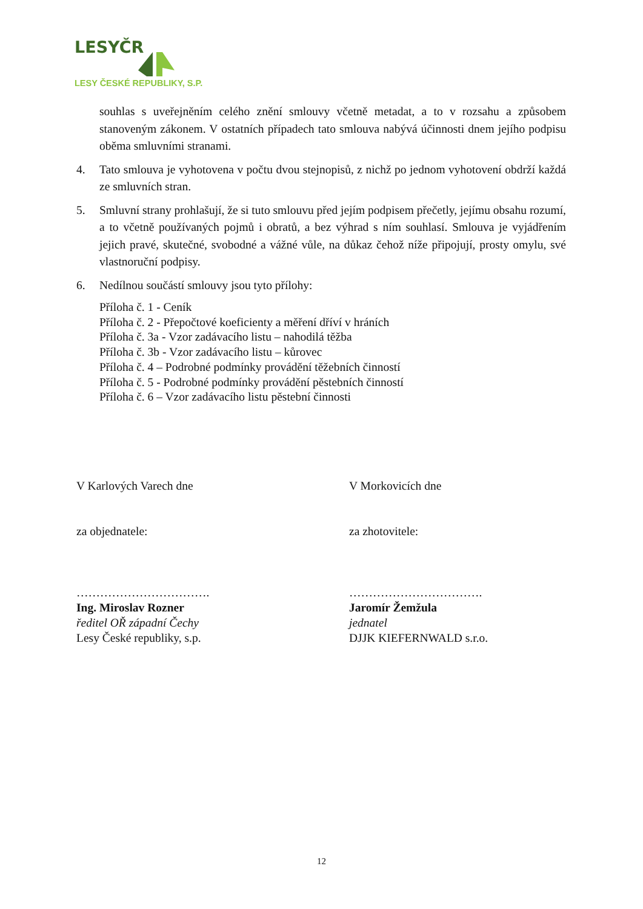LESYČR
LESY ČESKÉ REPUBLIKY, S.P.
souhlas s uveřejněním celého znění smlouvy včetně metadat, a to v rozsahu a způsobem stanoveným zákonem. V ostatních případech tato smlouva nabývá účinnosti dnem jejího podpisu oběma smluvními stranami.
4. Tato smlouva je vyhotovena v počtu dvou stejnopisů, z nichž po jednom vyhotovení obdrží každá ze smluvních stran.
5. Smluvní strany prohlašují, že si tuto smlouvu před jejím podpisem přečetly, jejímu obsahu rozumí, a to včetně používaných pojmů i obratů, a bez výhrad s ním souhlasí. Smlouva je vyjádřením jejich pravé, skutečné, svobodné a vážné vůle, na důkaz čehož níže připojují, prosty omylu, své vlastnoruční podpisy.
6. Nedílnou součástí smlouvy jsou tyto přílohy:
Příloha č. 1 - Ceník
Příloha č. 2 - Přepočtové koeficienty a měření dříví v hráních
Příloha č. 3a - Vzor zadávacího listu – nahodilá těžba
Příloha č. 3b - Vzor zadávacího listu – kůrovec
Příloha č. 4 – Podrobné podmínky provádění těžebních činností
Příloha č. 5 - Podrobné podmínky provádění pěstebních činností
Příloha č. 6 – Vzor zadávacího listu pěstební činnosti
V Karlových Varech dne
za objednatele:
…………………………….
Ing. Miroslav Rozner
ředitel OŘ západní Čechy
Lesy České republiky, s.p.
V Morkovicích dne
za zhotovitele:
…………………………….
Jaromír Žemžula
jednatel
DJJK KIEFERNWALD s.r.o.
12